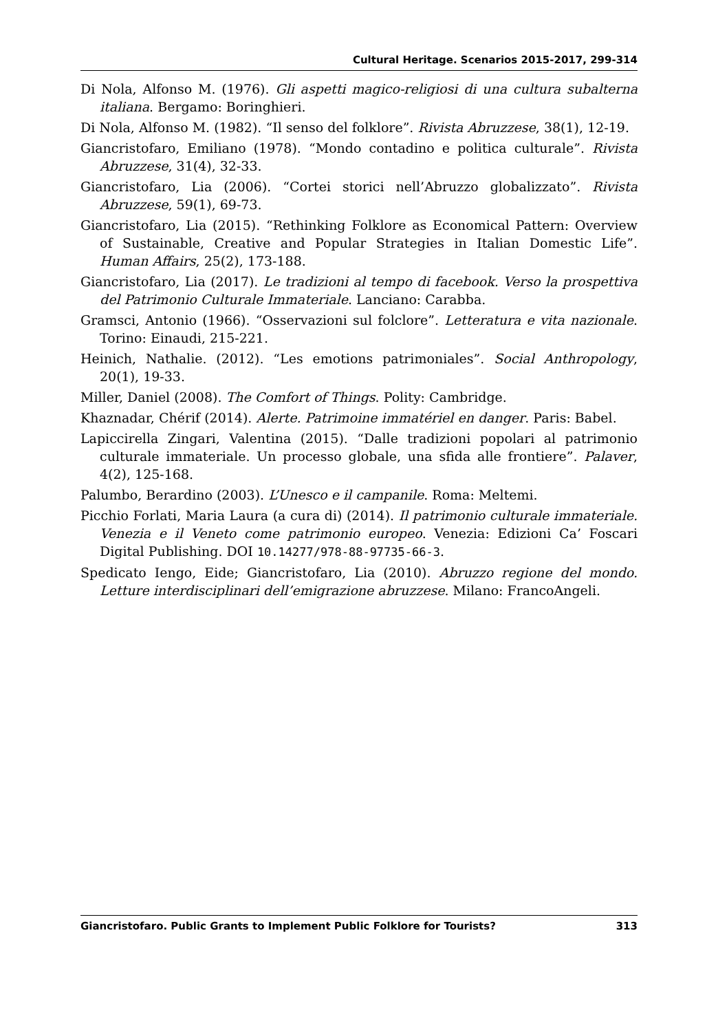Cultural Heritage. Scenarios 2015-2017, 299-314
Di Nola, Alfonso M. (1976). Gli aspetti magico-religiosi di una cultura subalterna italiana. Bergamo: Boringhieri.
Di Nola, Alfonso M. (1982). “Il senso del folklore”. Rivista Abruzzese, 38(1), 12-19.
Giancristofaro, Emiliano (1978). “Mondo contadino e politica culturale”. Rivista Abruzzese, 31(4), 32-33.
Giancristofaro, Lia (2006). “Cortei storici nell’Abruzzo globalizzato”. Rivista Abruzzese, 59(1), 69-73.
Giancristofaro, Lia (2015). “Rethinking Folklore as Economical Pattern: Overview of Sustainable, Creative and Popular Strategies in Italian Domestic Life”. Human Affairs, 25(2), 173-188.
Giancristofaro, Lia (2017). Le tradizioni al tempo di facebook. Verso la prospettiva del Patrimonio Culturale Immateriale. Lanciano: Carabba.
Gramsci, Antonio (1966). “Osservazioni sul folclore”. Letteratura e vita nazionale. Torino: Einaudi, 215-221.
Heinich, Nathalie. (2012). “Les emotions patrimoniales”. Social Anthropology, 20(1), 19-33.
Miller, Daniel (2008). The Comfort of Things. Polity: Cambridge.
Khaznadar, Chérif (2014). Alerte. Patrimoine immatériel en danger. Paris: Babel.
Lapiccirella Zingari, Valentina (2015). “Dalle tradizioni popolari al patri­monio culturale immateriale. Un processo globale, una sfida alle frontiere”. Palaver, 4(2), 125-168.
Palumbo, Berardino (2003). L’Unesco e il campanile. Roma: Meltemi.
Picchio Forlati, Maria Laura (a cura di) (2014). Il patrimonio culturale immateriale. Venezia e il Veneto come patrimonio europeo. Venezia: Edizioni Ca’ Foscari Digital Publishing. DOI 10.14277/978-88-97735-66-3.
Spedicato Iengo, Eide; Giancristofaro, Lia (2010). Abruzzo regione del mondo. Letture interdisciplinari dell’emigrazione abruzzese. Milano: FrancoAngeli.
Giancristofaro. Public Grants to Implement Public Folklore for Tourists? 313